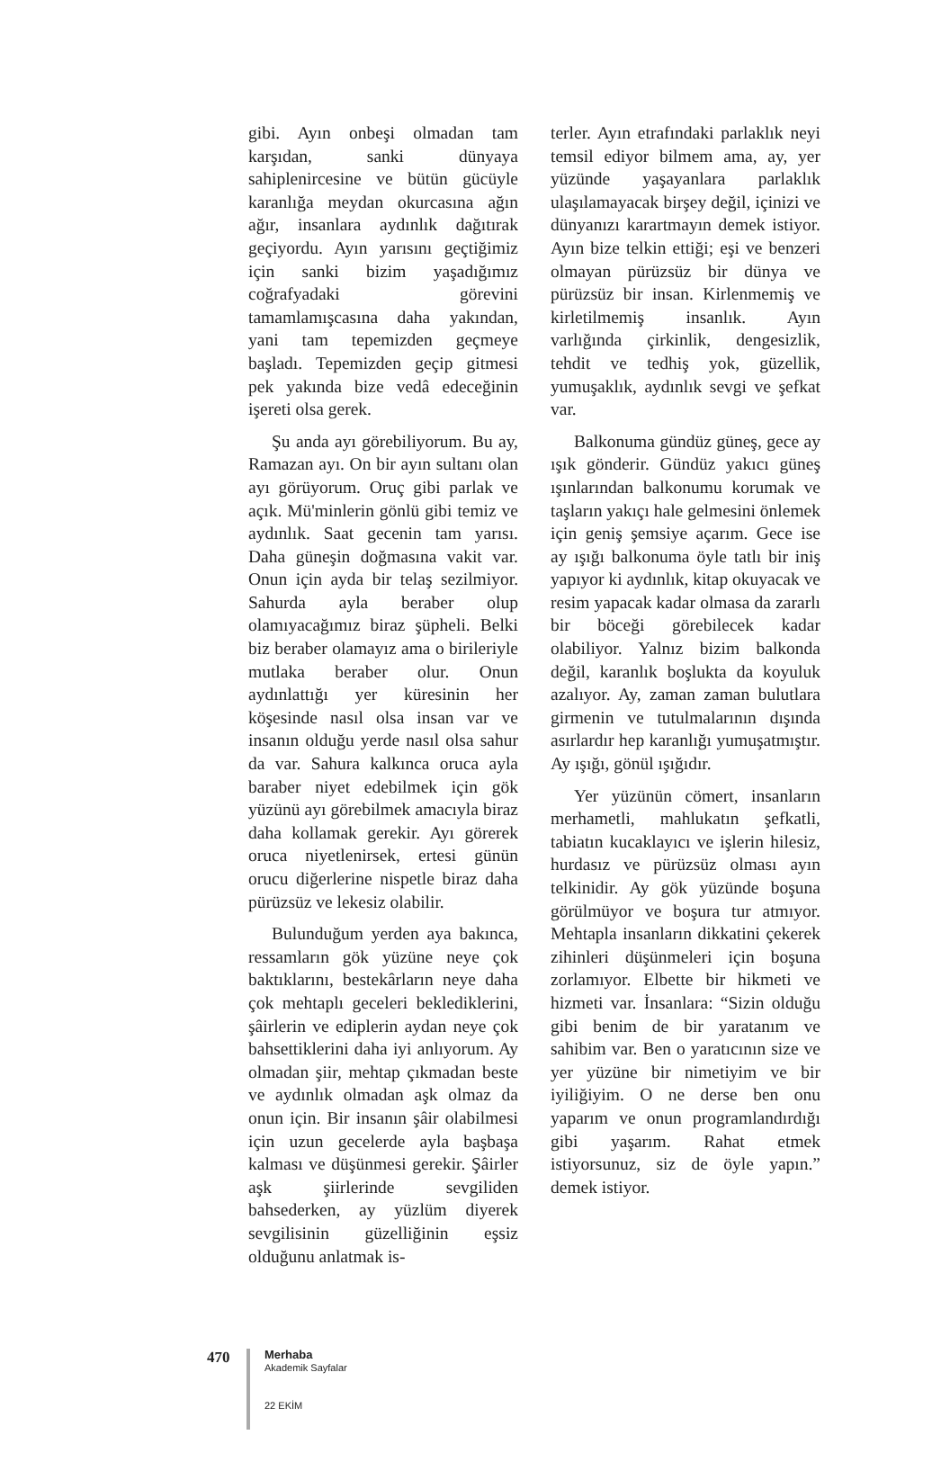gibi. Ayın onbeşi olmadan tam karşıdan, sanki dünyaya sahiplenircesine ve bütün gücüyle karanlığa meydan okurcasına ağın ağır, insanlara aydınlık dağıtırak geçiyordu. Ayın yarısını geçtiğimiz için sanki bizim yaşadığımız coğrafyadaki görevini tamamlamışcasına daha yakından, yani tam tepemizden geçmeye başladı. Tepemizden geçip gitmesi pek yakında bize vedâ edeceğinin işereti olsa gerek.
Şu anda ayı görebiliyorum. Bu ay, Ramazan ayı. On bir ayın sultanı olan ayı görüyorum. Oruç gibi parlak ve açık. Mü'minlerin gönlü gibi temiz ve aydınlık. Saat gecenin tam yarısı. Daha güneşin doğmasına vakit var. Onun için ayda bir telaş sezilmiyor. Sahurda ayla beraber olup olamıyacağımız biraz şüpheli. Belki biz beraber olamayız ama o birileriyle mutlaka beraber olur. Onun aydınlattığı yer küresinin her köşesinde nasıl olsa insan var ve insanın olduğu yerde nasıl olsa sahur da var. Sahura kalkınca oruca ayla baraber niyet edebilmek için gök yüzünü ayı görebilmek amacıyla biraz daha kollamak gerekir. Ayı görerek oruca niyetlenirsek, ertesi günün orucu diğerlerine nispetle biraz daha pürüzsüz ve lekesiz olabilir.
Bulunduğum yerden aya bakınca, ressamların gök yüzüne neye çok baktıklarını, bestekârların neye daha çok mehtaplı geceleri beklediklerini, şâirlerin ve ediplerin aydan neye çok bahsettiklerini daha iyi anlıyorum. Ay olmadan şiir, mehtap çıkmadan beste ve aydınlık olmadan aşk olmaz da onun için. Bir insanın şâir olabilmesi için uzun gecelerde ayla başbaşa kalması ve düşünmesi gerekir. Şâirler aşk şiirlerinde sevgiliden bahsederken, ay yüzlüm diyerek sevgilisinin güzelliğinin eşsiz olduğunu anlatmak is-
terler. Ayın etrafındaki parlaklık neyi temsil ediyor bilmem ama, ay, yer yüzünde yaşayanlara parlaklık ulaşılamayacak birşey değil, içinizi ve dünyanızı karartmayın demek istiyor. Ayın bize telkin ettiği; eşi ve benzeri olmayan pürüzsüz bir dünya ve pürüzsüz bir insan. Kirlenmemiş ve kirletilmemiş insanlık. Ayın varlığında çirkinlik, dengesizlik, tehdit ve tedhiş yok, güzellik, yumuşaklık, aydınlık sevgi ve şefkat var.
Balkonuma gündüz güneş, gece ay ışık gönderir. Gündüz yakıcı güneş ışınlarından balkonumu korumak ve taşların yakıçı hale gelmesini önlemek için geniş şemsiye açarım. Gece ise ay ışığı balkonuma öyle tatlı bir iniş yapıyor ki aydınlık, kitap okuyacak ve resim yapacak kadar olmasa da zararlı bir böceği görebilecek kadar olabiliyor. Yalnız bizim balkonda değil, karanlık boşlukta da koyuluk azalıyor. Ay, zaman zaman bulutlara girmenin ve tutulmalarının dışında asırlardır hep karanlığı yumuşatmıştır. Ay ışığı, gönül ışığıdır.
Yer yüzünün cömert, insanların merhametli, mahlukatın şefkatli, tabiatın kucaklayıcı ve işlerin hilesiz, hurdasız ve pürüzsüz olması ayın telkinidir. Ay gök yüzünde boşuna görülmüyor ve boşura tur atmıyor. Mehtapla insanların dikkatini çekerek zihinleri düşünmeleri için boşuna zorlamıyor. Elbette bir hikmeti ve hizmeti var. İnsanlara: “Sizin olduğu gibi benim de bir yaratanım ve sahibim var. Ben o yaratıcının size ve yer yüzüne bir nimetiyim ve bir iyiliğiyim. O ne derse ben onu yaparım ve onun programlandırdığı gibi yaşarım. Rahat etmek istiyorsunuz, siz de öyle yapın.” demek istiyor.
470
Merhaba
Akademik Sayfalar
22 EKİM